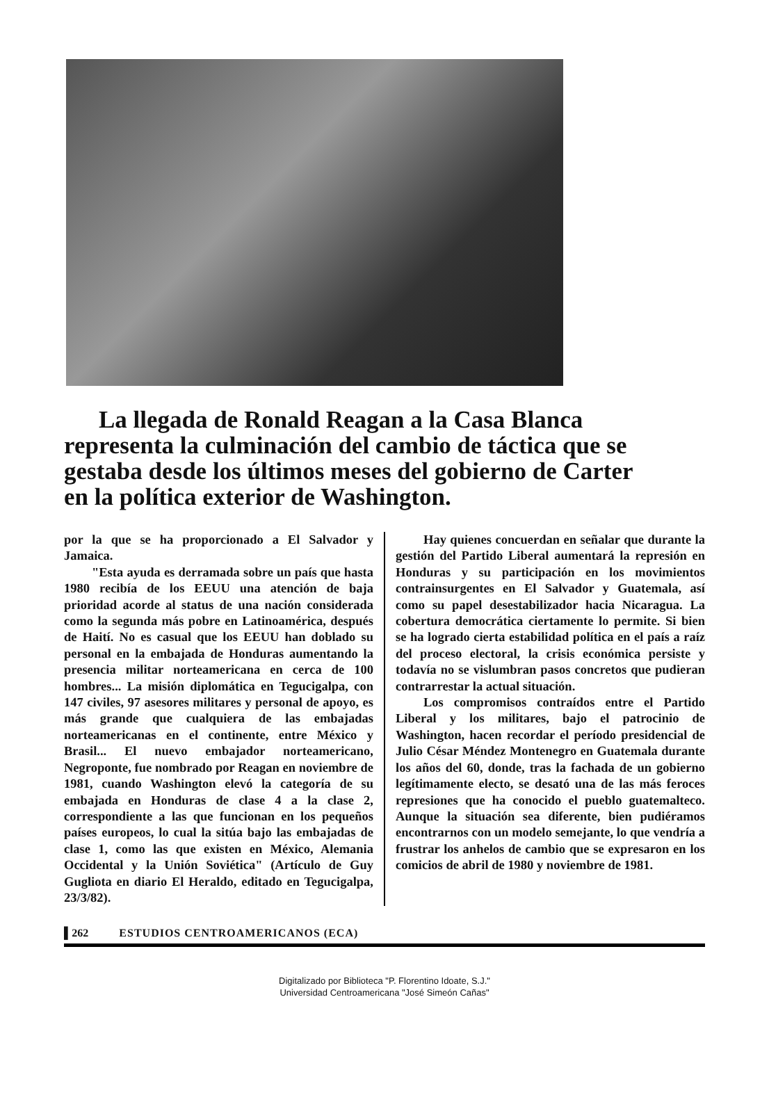La llegada de Ronald Reagan a la Casa Blanca representa la culminación del cambio de táctica que se gestaba desde los últimos meses del gobierno de Carter en la política exterior de Washington.
por la que se ha proporcionado a El Salvador y Jamaica.
"Esta ayuda es derramada sobre un país que hasta 1980 recibía de los EEUU una atención de baja prioridad acorde al status de una nación considerada como la segunda más pobre en Latinoamérica, después de Haití. No es casual que los EEUU han doblado su personal en la embajada de Honduras aumentando la presencia militar norteamericana en cerca de 100 hombres... La misión diplomática en Tegucigalpa, con 147 civiles, 97 asesores militares y personal de apoyo, es más grande que cualquiera de las embajadas norteamericanas en el continente, entre México y Brasil... El nuevo embajador norteamericano, Negroponte, fue nombrado por Reagan en noviembre de 1981, cuando Washington elevó la categoría de su embajada en Honduras de clase 4 a la clase 2, correspondiente a las que funcionan en los pequeños países europeos, lo cual la sitúa bajo las embajadas de clase 1, como las que existen en México, Alemania Occidental y la Unión Soviética" (Artículo de Guy Gugliota en diario El Heraldo, editado en Tegucigalpa, 23/3/82).
Hay quienes concuerdan en señalar que durante la gestión del Partido Liberal aumentará la represión en Honduras y su participación en los movimientos contrainsurgentes en El Salvador y Guatemala, así como su papel desestabilizador hacia Nicaragua. La cobertura democrática ciertamente lo permite. Si bien se ha logrado cierta estabilidad política en el país a raíz del proceso electoral, la crisis económica persiste y todavía no se vislumbran pasos concretos que pudieran contrarrestar la actual situación.
Los compromisos contraídos entre el Partido Liberal y los militares, bajo el patrocinio de Washington, hacen recordar el período presidencial de Julio César Méndez Montenegro en Guatemala durante los años del 60, donde, tras la fachada de un gobierno legítimamente electo, se desató una de las más feroces represiones que ha conocido el pueblo guatemalteco. Aunque la situación sea diferente, bien pudiéramos encontrarnos con un modelo semejante, lo que vendría a frustrar los anhelos de cambio que se expresaron en los comicios de abril de 1980 y noviembre de 1981.
▌262 ESTUDIOS CENTROAMERICANOS (ECA)
Digitalizado por Biblioteca "P. Florentino Idoate, S.J."
Universidad Centroamericana "José Simeón Cañas"